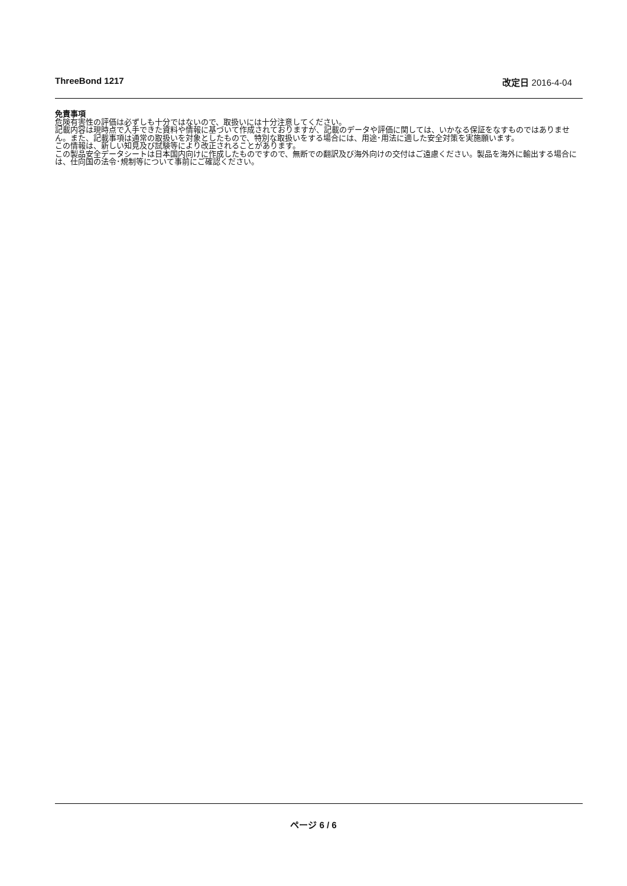ThreeBond 1217 改定日 2016-4-04
免責事項
危険有害性の評価は必ずしも十分ではないので、取扱いには十分注意してください。
記載内容は現時点で入手できた資料や情報に基づいて作成されておりますが、記載のデータや評価に関しては、いかなる保証をなすものではありません。また、記載事項は通常の取扱いを対象としたもので、特別な取扱いをする場合には、用途･用法に適した安全対策を実施願います。
この情報は、新しい知見及び試験等により改正されることがあります。
この製品安全データシートは日本国内向けに作成したものですので、無断での翻訳及び海外向けの交付はご遠慮ください。製品を海外に輸出する場合には、仕向国の法令･規制等について事前にご確認ください。
ページ 6 / 6